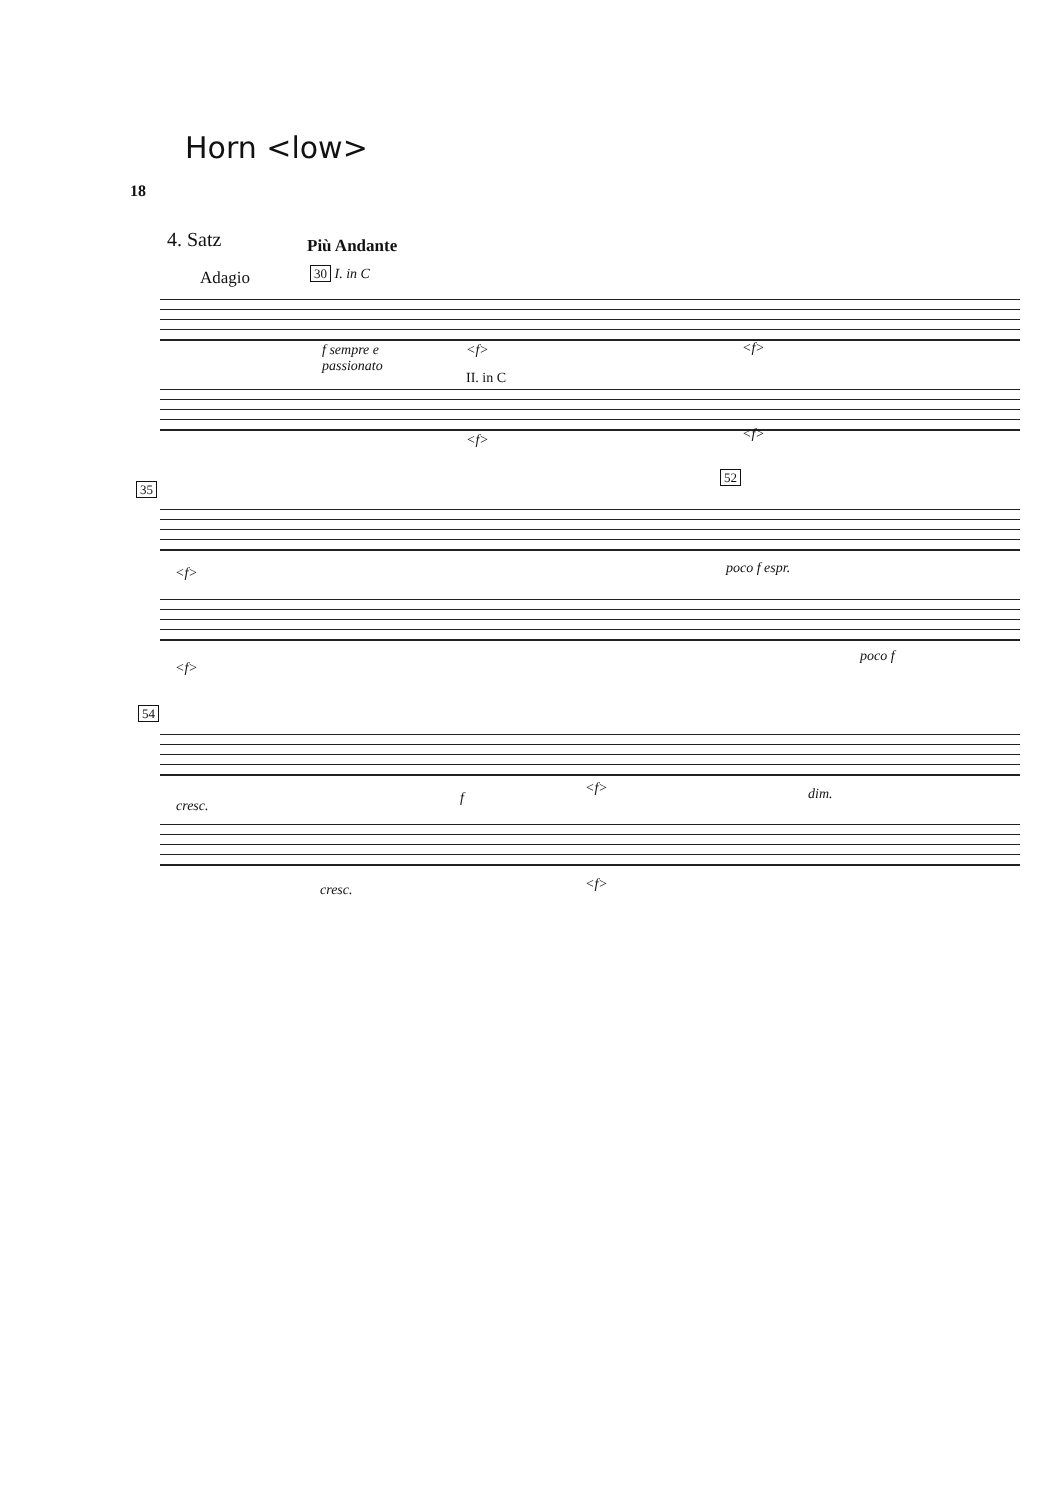Horn <low>
18
4. Satz Più Andante
Adagio 30 I. in C
f sempre e
passionato
<f>
II. in C
<f>
<f> <f>
35
52
<f> poco f espr.
<f>
poco f
54
cresc. f
<f> dim.
cresc. <f>